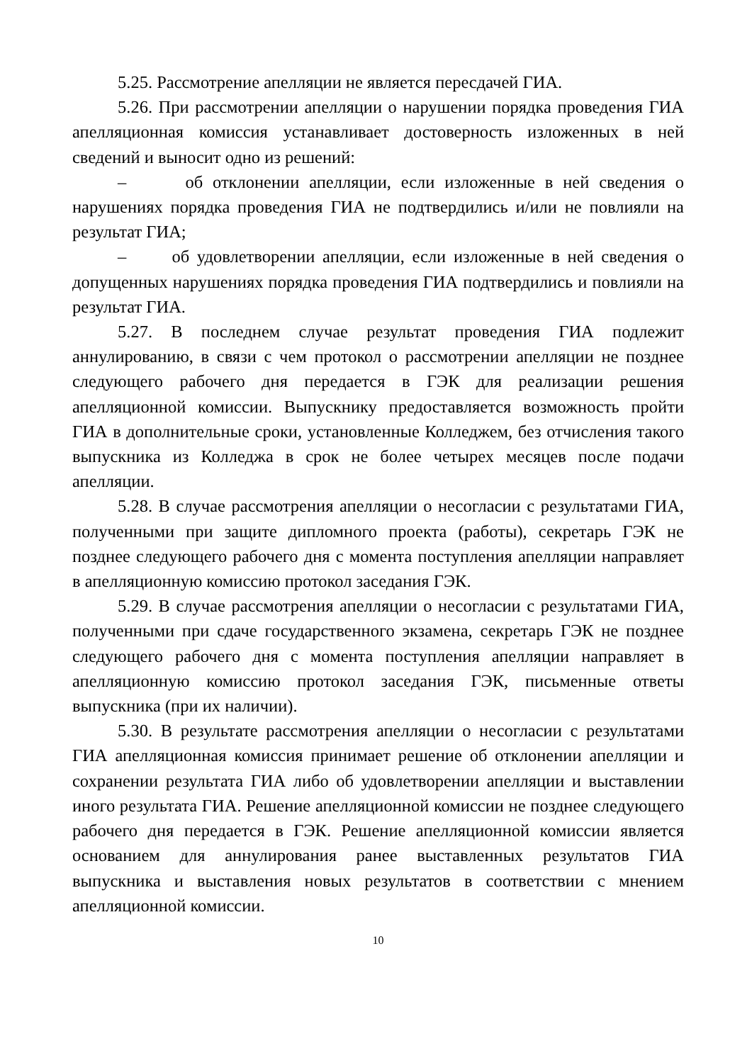5.25. Рассмотрение апелляции не является пересдачей ГИА.
5.26. При рассмотрении апелляции о нарушении порядка проведения ГИА апелляционная комиссия устанавливает достоверность изложенных в ней сведений и выносит одно из решений:
– об отклонении апелляции, если изложенные в ней сведения о нарушениях порядка проведения ГИА не подтвердились и/или не повлияли на результат ГИА;
– об удовлетворении апелляции, если изложенные в ней сведения о допущенных нарушениях порядка проведения ГИА подтвердились и повлияли на результат ГИА.
5.27. В последнем случае результат проведения ГИА подлежит аннулированию, в связи с чем протокол о рассмотрении апелляции не позднее следующего рабочего дня передается в ГЭК для реализации решения апелляционной комиссии. Выпускнику предоставляется возможность пройти ГИА в дополнительные сроки, установленные Колледжем, без отчисления такого выпускника из Колледжа в срок не более четырех месяцев после подачи апелляции.
5.28. В случае рассмотрения апелляции о несогласии с результатами ГИА, полученными при защите дипломного проекта (работы), секретарь ГЭК не позднее следующего рабочего дня с момента поступления апелляции направляет в апелляционную комиссию протокол заседания ГЭК.
5.29. В случае рассмотрения апелляции о несогласии с результатами ГИА, полученными при сдаче государственного экзамена, секретарь ГЭК не позднее следующего рабочего дня с момента поступления апелляции направляет в апелляционную комиссию протокол заседания ГЭК, письменные ответы выпускника (при их наличии).
5.30. В результате рассмотрения апелляции о несогласии с результатами ГИА апелляционная комиссия принимает решение об отклонении апелляции и сохранении результата ГИА либо об удовлетворении апелляции и выставлении иного результата ГИА. Решение апелляционной комиссии не позднее следующего рабочего дня передается в ГЭК. Решение апелляционной комиссии является основанием для аннулирования ранее выставленных результатов ГИА выпускника и выставления новых результатов в соответствии с мнением апелляционной комиссии.
10